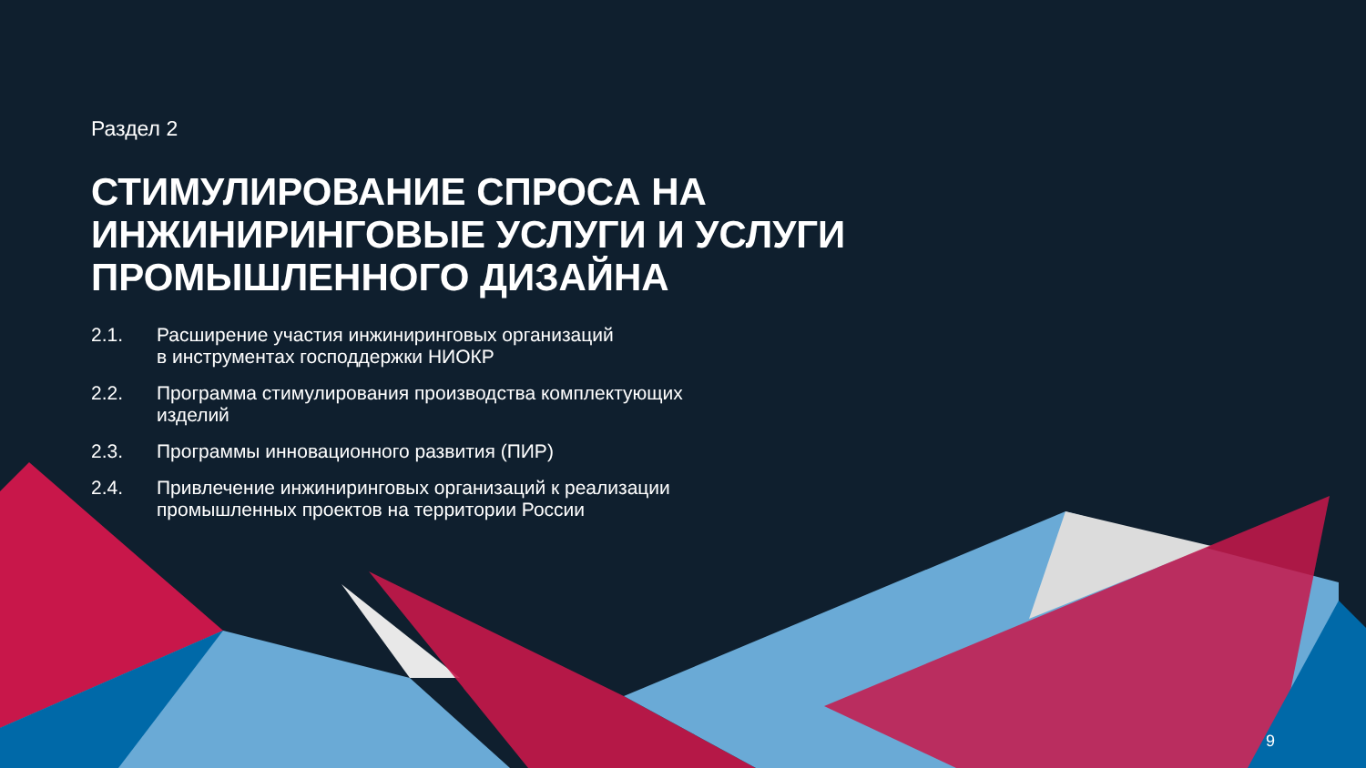Раздел 2
СТИМУЛИРОВАНИЕ СПРОСА НА
ИНЖИНИРИНГОВЫЕ УСЛУГИ И УСЛУГИ
ПРОМЫШЛЕННОГО ДИЗАЙНА
2.1. Расширение участия инжиниринговых организаций
в инструментах господдержки НИОКР
2.2. Программа стимулирования производства комплектующих
изделий
2.3. Программы инновационного развития (ПИР)
2.4. Привлечение инжиниринговых организаций к реализации
промышленных проектов на территории России
9